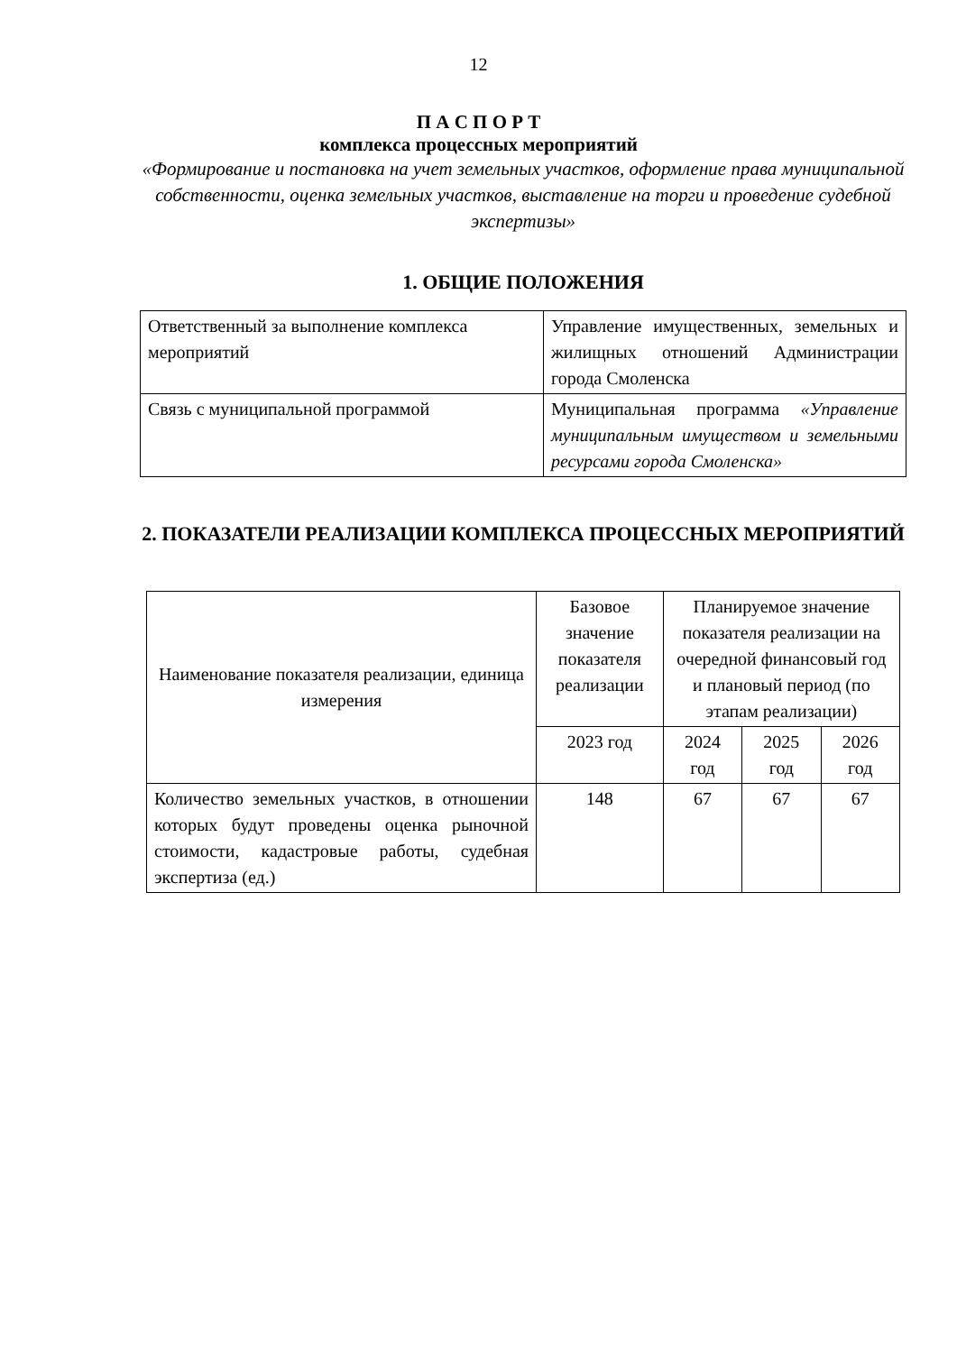12
П А С П О Р Т
комплекса процессных мероприятий
«Формирование и постановка на учет земельных участков, оформление права муниципальной собственности, оценка земельных участков, выставление на торги и проведение судебной экспертизы»
1. ОБЩИЕ ПОЛОЖЕНИЯ
| Ответственный за выполнение комплекса мероприятий | Управление имущественных, земельных и жилищных отношений Администрации города Смоленска |
| Связь с муниципальной программой | Муниципальная программа «Управление муниципальным имуществом и земельными ресурсами города Смоленска» |
2. ПОКАЗАТЕЛИ РЕАЛИЗАЦИИ КОМПЛЕКСА ПРОЦЕССНЫХ МЕРОПРИЯТИЙ
| Наименование показателя реализации, единица измерения | Базовое значение показателя реализации | Планируемое значение показателя реализации на очередной финансовый год и плановый период (по этапам реализации) | | |
| | 2023 год | 2024 год | 2025 год | 2026 год |
| Количество земельных участков, в отношении которых будут проведены оценка рыночной стоимости, кадастровые работы, судебная экспертиза (ед.) | 148 | 67 | 67 | 67 |